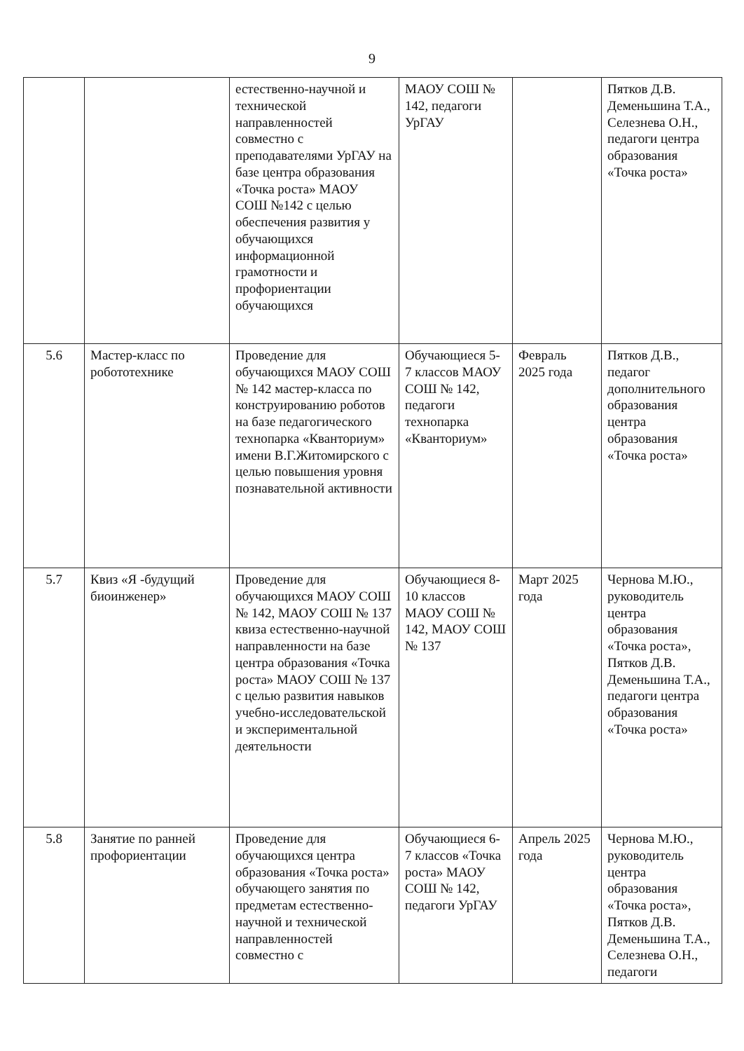9
| | | естественно-научной и технической направленностей совместно с преподавателями УрГАУ на базе центра образования «Точка роста» МАОУ СОШ №142 с целью обеспечения развития у обучающихся информационной грамотности и профориентации обучающихся | МАОУ СОШ № 142, педагоги УрГАУ | | Пятков Д.В. Деменьшина Т.А., Селезнева О.Н., педагоги центра образования «Точка роста» |
| 5.6 | Мастер-класс по робототехнике | Проведение для обучающихся МАОУ СОШ № 142 мастер-класса по конструированию роботов на базе педагогического технопарка «Кванториум» имени В.Г.Житомирского с целью повышения уровня познавательной активности | Обучающиеся 5-7 классов МАОУ СОШ № 142, педагоги технопарка «Кванториум» | Февраль 2025 года | Пятков Д.В., педагог дополнительного образования центра образования «Точка роста» |
| 5.7 | Квиз «Я -будущий биоинженер» | Проведение для обучающихся МАОУ СОШ № 142, МАОУ СОШ № 137 квиза естественно-научной направленности на базе центра образования «Точка роста» МАОУ СОШ № 137 с целью развития навыков учебно-исследовательской и экспериментальной деятельности | Обучающиеся 8-10 классов МАОУ СОШ № 142, МАОУ СОШ № 137 | Март 2025 года | Чернова М.Ю., руководитель центра образования «Точка роста», Пятков Д.В. Деменьшина Т.А., педагоги центра образования «Точка роста» |
| 5.8 | Занятие по ранней профориентации | Проведение для обучающихся центра образования «Точка роста» обучающего занятия по предметам естественно-научной и технической направленностей совместно с | Обучающиеся 6-7 классов «Точка роста» МАОУ СОШ № 142, педагоги УрГАУ | Апрель 2025 года | Чернова М.Ю., руководитель центра образования «Точка роста», Пятков Д.В. Деменьшина Т.А., Селезнева О.Н., педагоги |